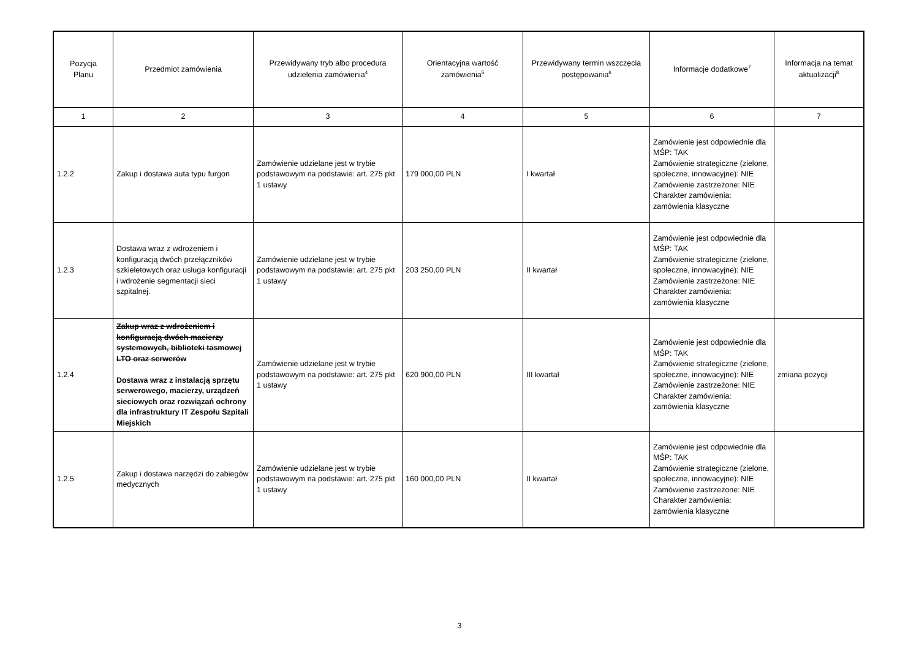| Pozycja Planu | Przedmiot zamówienia | Przewidywany tryb albo procedura udzielenia zamówienia<sup>4</sup> | Orientacyjna wartość zamówienia<sup>5</sup> | Przewidywany termin wszczęcia postępowania<sup>6</sup> | Informacje dodatkowe<sup>7</sup> | Informacja na temat aktualizacji<sup>8</sup> |
| --- | --- | --- | --- | --- | --- | --- |
| 1 | 2 | 3 | 4 | 5 | 6 | 7 |
| 1.2.2 | Zakup i dostawa auta typu furgon | Zamówienie udzielane jest w trybie podstawowym na podstawie: art. 275 pkt 1 ustawy | 179 000,00 PLN | I kwartał | Zamówienie jest odpowiednie dla MŚP: TAK Zamówienie strategiczne (zielone, społeczne, innowacyjne): NIE Zamówienie zastrzeżone: NIE Charakter zamówienia: zamówienia klasyczne | |
| 1.2.3 | Dostawa wraz z wdrożeniem i konfiguracją dwóch przełączników szkieletowych oraz usługa konfiguracji i wdrożenie segmentacji sieci szpitalnej. | Zamówienie udzielane jest w trybie podstawowym na podstawie: art. 275 pkt 1 ustawy | 203 250,00 PLN | II kwartał | Zamówienie jest odpowiednie dla MŚP: TAK Zamówienie strategiczne (zielone, społeczne, innowacyjne): NIE Zamówienie zastrzeżone: NIE Charakter zamówienia: zamówienia klasyczne | |
| 1.2.4 | Zakup wraz z wdrożeniem i konfiguracją dwóch macierzy systemowych, biblioteki tasmowej LTO oraz serwerów Dostawa wraz z instalacją sprzętu serwerowego, macierzy, urządzeń sieciowych oraz rozwiązań ochrony dla infrastruktury IT Zespołu Szpitali Miejskich | Zamówienie udzielane jest w trybie podstawowym na podstawie: art. 275 pkt 1 ustawy | 620 900,00 PLN | III kwartał | Zamówienie jest odpowiednie dla MŚP: TAK Zamówienie strategiczne (zielone, społeczne, innowacyjne): NIE Zamówienie zastrzeżone: NIE Charakter zamówienia: zamówienia klasyczne | zmiana pozycji |
| 1.2.5 | Zakup i dostawa narzędzi do zabiegów medycznych | Zamówienie udzielane jest w trybie podstawowym na podstawie: art. 275 pkt 1 ustawy | 160 000,00 PLN | II kwartał | Zamówienie jest odpowiednie dla MŚP: TAK Zamówienie strategiczne (zielone, społeczne, innowacyjne): NIE Zamówienie zastrzeżone: NIE Charakter zamówienia: zamówienia klasyczne | |
3